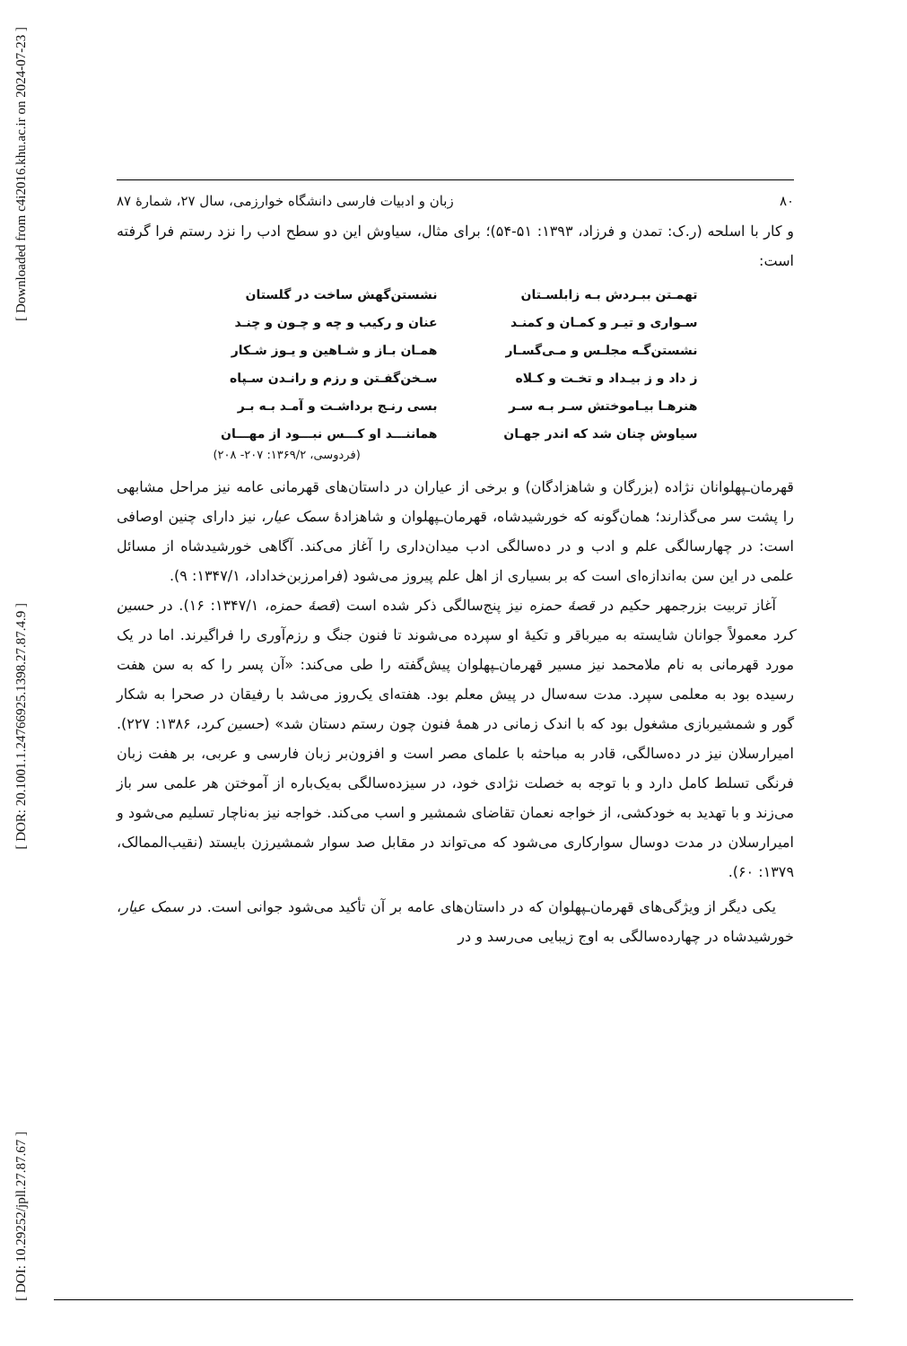[ Downloaded from c4i2016.khu.ac.ir on 2024-07-23 ]
[ DOR: 20.1001.1.24766925.1398.27.87.4.9 ]
[ DOI: 10.29252/jpll.27.87.67 ]
۸۰ زبان و ادبیات فارسی دانشگاه خوارزمی، سال ۲۷، شمارهٔ ۸۷
و کار با اسلحه (ر.ک: تمدن و فرزاد، ۱۳۹۳: ۵۱-۵۴)؛ برای مثال، سیاوش این دو سطح ادب را نزد رستم فرا گرفته است:
تهمـتن ببـردش بـه زابلسـتان
نشستن‌گهش ساخت در گلستان
سـواری و تیـر و کمـان و کمنـد
عنان و رکیب و چه و چـون و چنـد
نشستن‌گـه مجلـس و مـی‌گسـار
همـان بـاز و شـاهین و یـوز شـکار
ز داد و ز بیـداد و تخـت و کـلاه
سـخن‌گفـتن و رزم و رانـدن سـپاه
هنرهـا بیـاموختش سـر بـه سـر
بسی رنـج برداشـت و آمـد بـه بـر
سیاوش چنان شد که اندر جهـان
هماننـــد او کـــس نبـــود از مهـــان
(فردوسی، ۱۳۶۹/۲: ۲۰۷- ۲۰۸)
قهرمان‌ـپهلوانان نژاده (بزرگان و شاهزادگان) و برخی از عیاران در داستان‌های قهرمانی عامه نیز مراحل مشابهی را پشت سر می‌گذارند؛ همان‌گونه که خورشیدشاه، قهرمان‌ـپهلوان و شاهزادهٔ سمک عیار، نیز دارای چنین اوصافی است: در چهارسالگی علم و ادب و در ده‌سالگی ادب میدان‌داری را آغاز می‌کند. آگاهی خورشیدشاه از مسائل علمی در این سن به‌اندازه‌ای است که بر بسیاری از اهل علم پیروز می‌شود (فرامرزبن‌خداداد، ۱۳۴۷/۱: ۹).
آغاز تربیت بزرجمهر حکیم در قصهٔ حمزه نیز پنج‌سالگی ذکر شده است (قصهٔ حمزه، ۱۳۴۷/۱: ۱۶). در حسین کرد معمولاً جوانان شایسته به میرباقر و تکیهٔ او سپرده می‌شوند تا فنون جنگ و رزم‌آوری را فراگیرند. اما در یک مورد قهرمانی به نام ملامحمد نیز مسیر قهرمان‌ـپهلوان پیش‌گفته را طی می‌کند: «آن پسر را که به سن هفت رسیده بود به معلمی سپرد. مدت سه‌سال در پیش معلم بود. هفته‌ای یک‌روز می‌شد با رفیقان در صحرا به شکار گور و شمشیربازی مشغول بود که با اندک زمانی در همهٔ فنون چون رستم دستان شد» (حسین کرد، ۱۳۸۶: ۲۲۷). امیرارسلان نیز در ده‌سالگی، قادر به مباحثه با علمای مصر است و افزون‌بر زبان فارسی و عربی، بر هفت زبان فرنگی تسلط کامل دارد و با توجه به خصلت نژادی خود، در سیزده‌سالگی به‌یک‌باره از آموختن هر علمی سر باز می‌زند و با تهدید به خودکشی، از خواجه نعمان تقاضای شمشیر و اسب می‌کند. خواجه نیز به‌ناچار تسلیم می‌شود و امیرارسلان در مدت دوسال سوارکاری می‌شود که می‌تواند در مقابل صد سوار شمشیرزن بایستد (نقیب‌الممالک، ۱۳۷۹: ۶۰).
یکی دیگر از ویژگی‌های قهرمان‌ـپهلوان که در داستان‌های عامه بر آن تأکید می‌شود جوانی است. در سمک عیار، خورشیدشاه در چهارده‌سالگی به اوج زیبایی می‌رسد و در